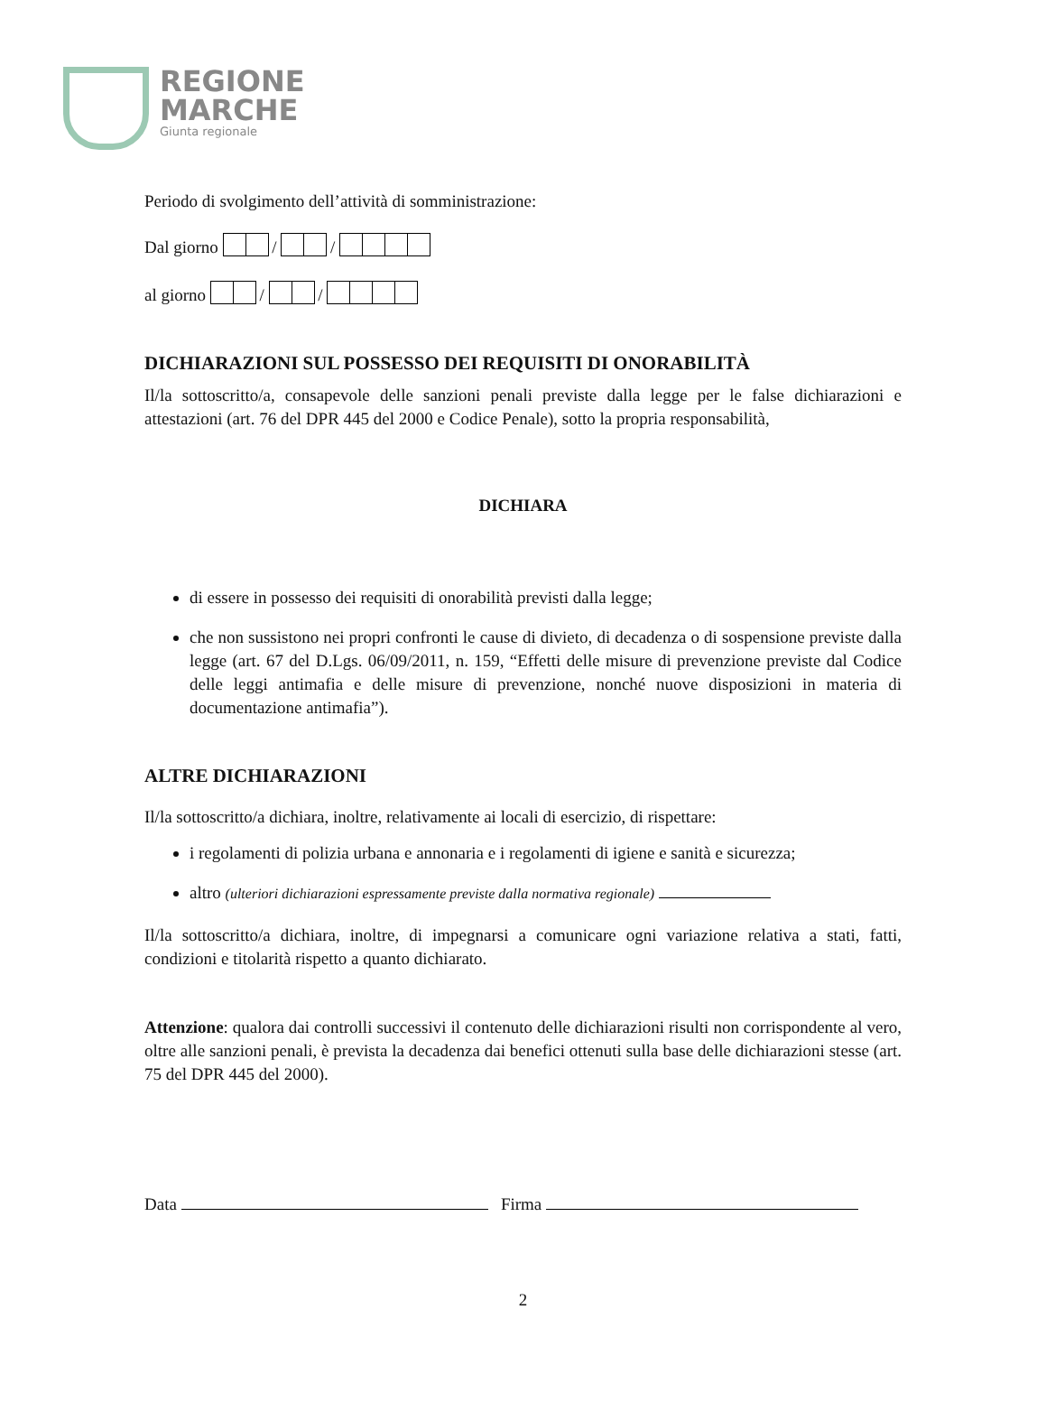REGIONE
MARCHE
Giunta regionale
Periodo di svolgimento dell’attività di somministrazione:
Dal giorno / /
al giorno / /
DICHIARAZIONI SUL POSSESSO DEI REQUISITI DI ONORABILITÀ
Il/la sottoscritto/a, consapevole delle sanzioni penali previste dalla legge per le false dichiarazioni e attestazioni (art. 76 del DPR 445 del 2000 e Codice Penale), sotto la propria responsabilità,
DICHIARA
di essere in possesso dei requisiti di onorabilità previsti dalla legge;
che non sussistono nei propri confronti le cause di divieto, di decadenza o di sospensione previste dalla legge (art. 67 del D.Lgs. 06/09/2011, n. 159, “Effetti delle misure di prevenzione previste dal Codice delle leggi antimafia e delle misure di prevenzione, nonché nuove disposizioni in materia di documentazione antimafia”).
ALTRE DICHIARAZIONI
Il/la sottoscritto/a dichiara, inoltre, relativamente ai locali di esercizio, di rispettare:
i regolamenti di polizia urbana e annonaria e i regolamenti di igiene e sanità e sicurezza;
altro (ulteriori dichiarazioni espressamente previste dalla normativa regionale)
Il/la sottoscritto/a dichiara, inoltre, di impegnarsi a comunicare ogni variazione relativa a stati, fatti, condizioni e titolarità rispetto a quanto dichiarato.
Attenzione: qualora dai controlli successivi il contenuto delle dichiarazioni risulti non corrispondente al vero, oltre alle sanzioni penali, è prevista la decadenza dai benefici ottenuti sulla base delle dichiarazioni stesse (art. 75 del DPR 445 del 2000).
Data Firma
2